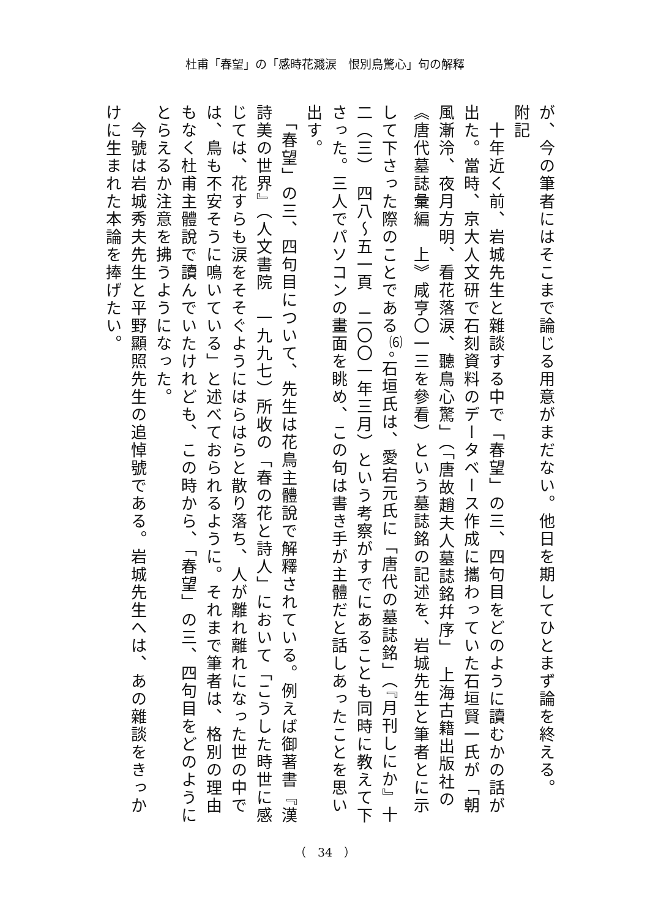杜甫「春望」の「感時花濺涙　恨別鳥驚心」句の解釋
が、今の筆者にはそこまで論じる用意がまだない。他日を期してひとまず論を終える。
附記
　十年近く前、岩城先生と雜談する中で「春望」の三、四句目をどのように讀むかの話が出た。當時、京大人文研で石刻資料のデータベース作成に攜わっていた石垣賢一氏が「朝風漸泠、夜月方明、看花落涙、聽鳥心驚」（「唐故趙夫人墓誌銘幷序」　上海古籍出版社の《唐代墓誌彙編　上》咸亨〇一三を參看）という墓誌銘の記述を、岩城先生と筆者とに示して下さった際のことである<sup>⑹</sup>。石垣氏は、愛宕元氏に「唐代の墓誌銘」（『月刊しにか』十二（三）　四八～五一頁　二〇〇一年三月）という考察がすでにあることも同時に教えて下さった。三人でパソコンの畫面を眺め、この句は書き手が主體だと話しあったことを思い出す。
　「春望」の三、四句目について、先生は花鳥主體說で解釋されている。例えば御著書『漢詩美の世界』（人文書院　一九九七）所收の「春の花と詩人」において「こうした時世に感じては、花すらも涙をそそぐようにはらはらと散り落ち、人が離れ離れになった世の中では、鳥も不安そうに鳴いている」と述べておられるように。それまで筆者は、格別の理由もなく杜甫主體說で讀んでいたけれども、この時から、「春望」の三、四句目をどのようにとらえるか注意を拂うようになった。
　今號は岩城秀夫先生と平野顯照先生の追悼號である。岩城先生へは、あの雜談をきっかけに生まれた本論を捧げたい。
（　34　）